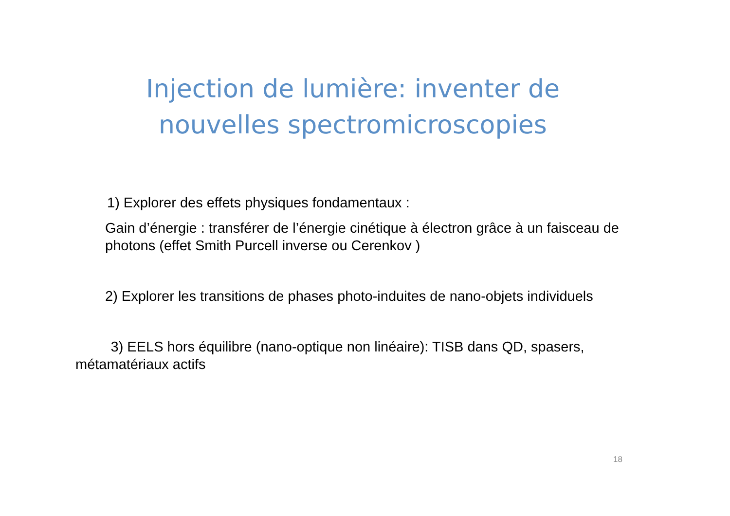Injection de lumière: inventer de
nouvelles spectromicroscopies
1) Explorer des effets physiques fondamentaux :
Gain d’énergie : transférer de l’énergie cinétique à électron grâce à un faisceau de photons (effet Smith Purcell inverse ou Cerenkov )
2) Explorer les transitions de phases photo-induites de nano-objets individuels
3) EELS hors équilibre (nano-optique non linéaire): TISB dans QD, spasers, métamatériaux actifs
18